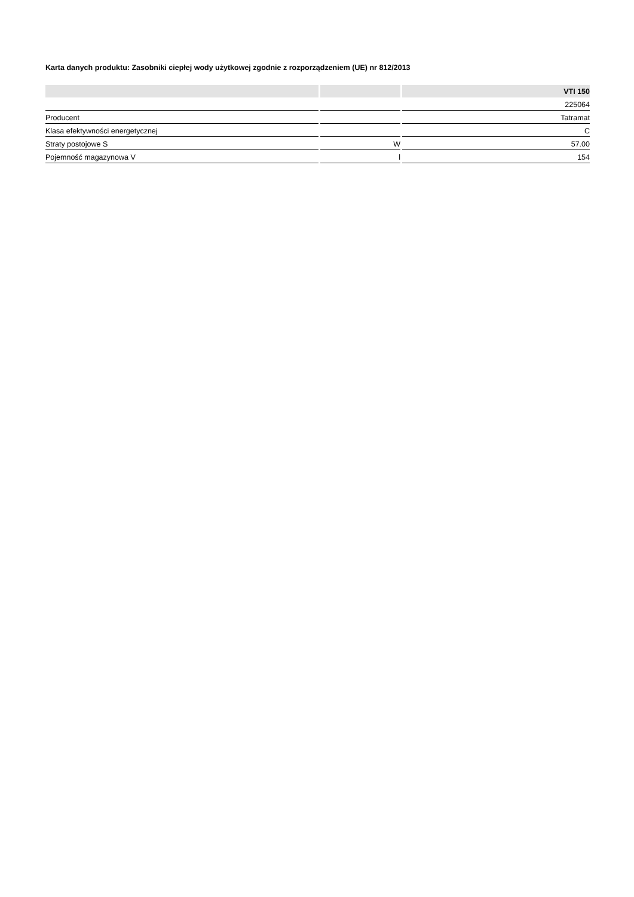Karta danych produktu: Zasobniki ciepłej wody użytkowej zgodnie z rozporządzeniem (UE) nr 812/2013
| | | VTI 150 |
| --- | --- | --- |
| | | 225064 |
| Producent | | Tatramat |
| Klasa efektywności energetycznej | | C |
| Straty postojowe S | W | 57.00 |
| Pojemność magazynowa V | l | 154 |